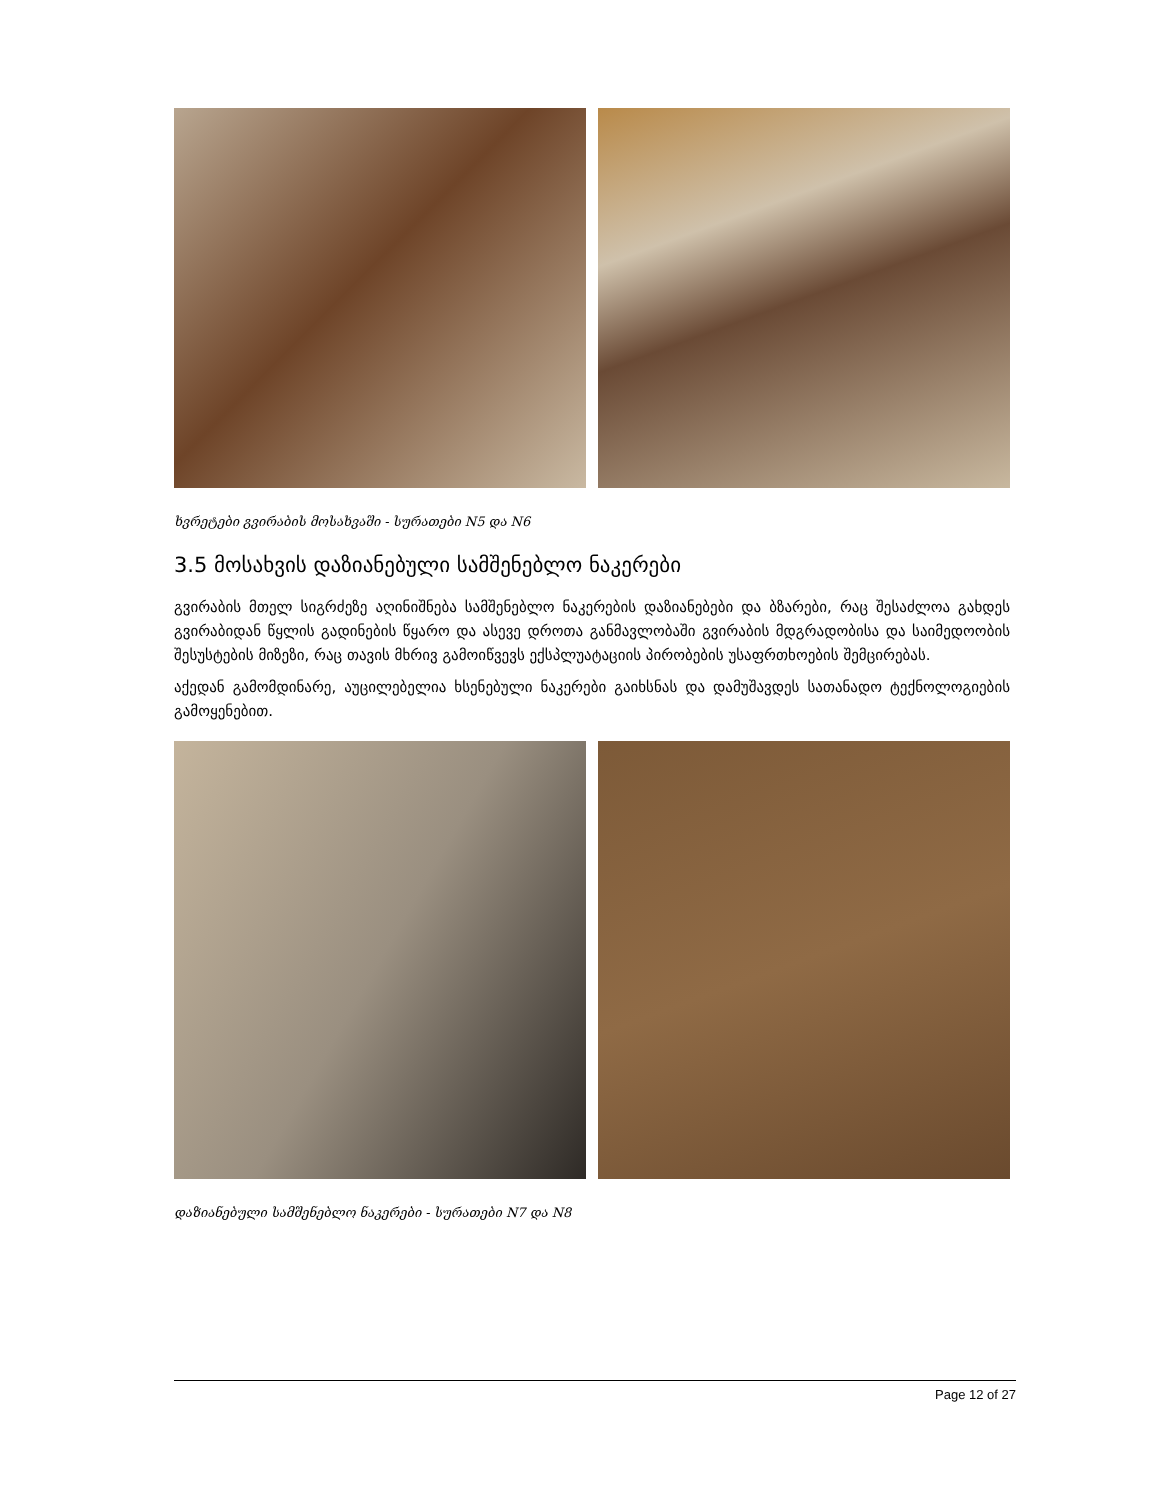ხვრეტები გვირაბის მოსახვაში - სურათები N5 და N6
3.5 მოსახვის დაზიანებული სამშენებლო ნაკერები
გვირაბის მთელ სიგრძეზე აღინიშნება სამშენებლო ნაკერების დაზიანებები და ბზარები, რაც შესაძლოა გახდეს გვირაბიდან წყლის გადინების წყარო და ასევე დროთა განმავლობაში გვირაბის მდგრადობისა და საიმედოობის შესუსტების მიზეზი, რაც თავის მხრივ გამოიწვევს ექსპლუატაციის პირობების უსაფრთხოების შემცირებას.
აქედან გამომდინარე, აუცილებელია ხსენებული ნაკერები გაიხსნას და დამუშავდეს სათანადო ტექნოლოგიების გამოყენებით.
დაზიანებული სამშენებლო ნაკერები - სურათები N7 და N8
Page 12 of 27